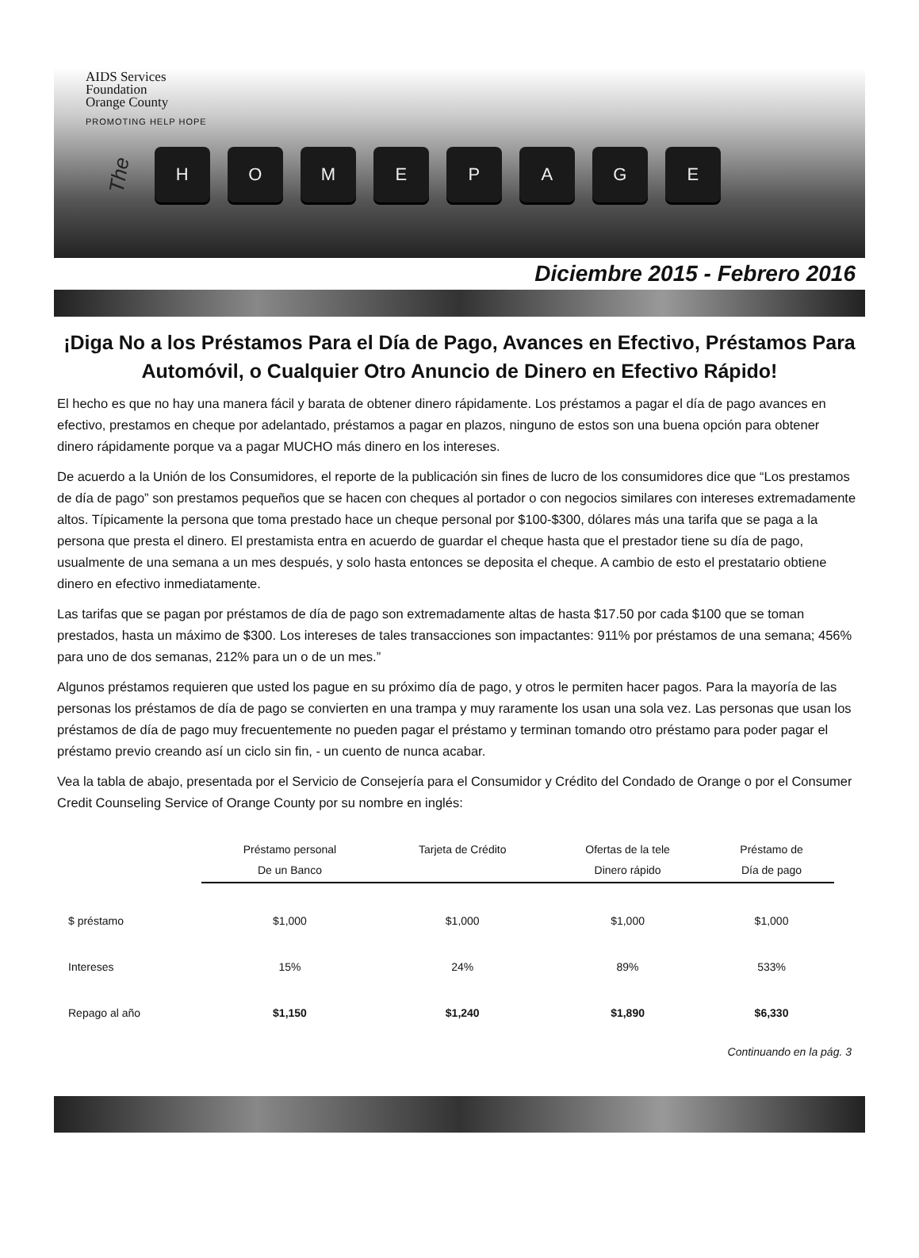AIDS Services
Foundation
Orange County
PROMOTING HELP HOPE
The HOMEPAGE
Diciembre 2015 - Febrero 2016
¡Diga No a los Préstamos Para el Día de Pago, Avances en Efectivo, Préstamos Para Automóvil, o Cualquier Otro Anuncio de Dinero en Efectivo Rápido!
El hecho es que no hay una manera fácil y barata de obtener dinero rápidamente. Los préstamos a pagar el día de pago avances en efectivo, prestamos en cheque por adelantado, préstamos a pagar en plazos, ninguno de estos son una buena opción para obtener dinero rápidamente porque va a pagar MUCHO más dinero en los intereses.
De acuerdo a la Unión de los Consumidores, el reporte de la publicación sin fines de lucro de los consumidores dice que “Los prestamos de día de pago” son prestamos pequeños que se hacen con cheques al portador o con negocios similares con intereses extremadamente altos. Típicamente la persona que toma prestado hace un cheque personal por $100-$300, dólares más una tarifa que se paga a la persona que presta el dinero. El prestamista entra en acuerdo de guardar el cheque hasta que el prestador tiene su día de pago, usualmente de una semana a un mes después, y solo hasta entonces se deposita el cheque. A cambio de esto el prestatario obtiene dinero en efectivo inmediatamente.
Las tarifas que se pagan por préstamos de día de pago son extremadamente altas de hasta $17.50 por cada $100 que se toman prestados, hasta un máximo de $300. Los intereses de tales transacciones son impactantes: 911% por préstamos de una semana; 456% para uno de dos semanas, 212% para un o de un mes.”
Algunos préstamos requieren que usted los pague en su próximo día de pago, y otros le permiten hacer pagos. Para la mayoría de las personas los préstamos de día de pago se convierten en una trampa y muy raramente los usan una sola vez. Las personas que usan los préstamos de día de pago muy frecuentemente no pueden pagar el préstamo y terminan tomando otro préstamo para poder pagar el préstamo previo creando así un ciclo sin fin, - un cuento de nunca acabar.
Vea la tabla de abajo, presentada por el Servicio de Consejería para el Consumidor y Crédito del Condado de Orange o por el Consumer Credit Counseling Service of Orange County por su nombre en inglés:
| | Préstamo personal De un Banco | Tarjeta de Crédito | Ofertas de la tele Dinero rápido | Préstamo de Día de pago |
| --- | --- | --- | --- | --- |
| $ préstamo | $1,000 | $1,000 | $1,000 | $1,000 |
| Intereses | 15% | 24% | 89% | 533% |
| Repago al año | $1,150 | $1,240 | $1,890 | $6,330 |
Continuando en la pág. 3